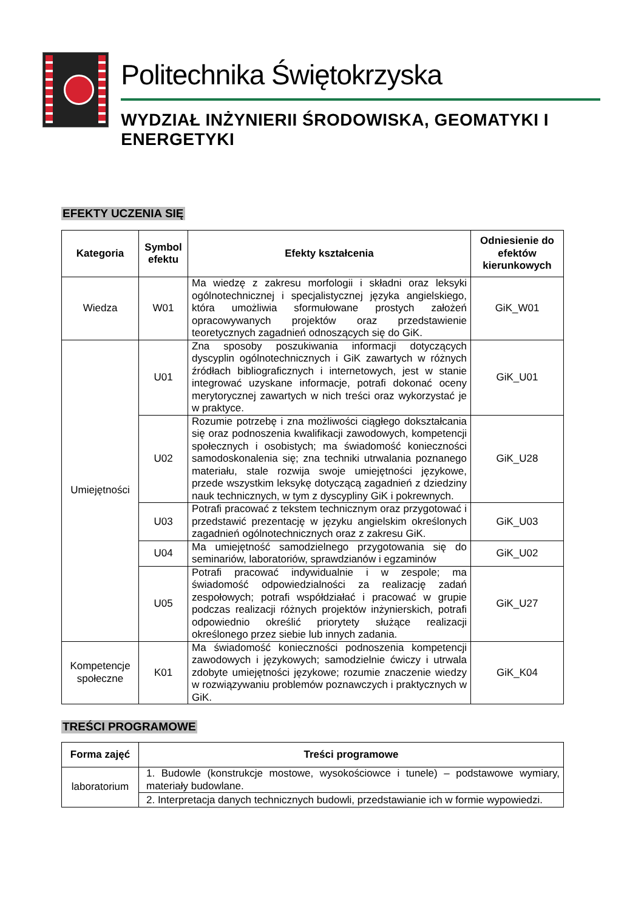Politechnika Świętokrzyska
WYDZIAŁ INŻYNIERII ŚRODOWISKA, GEOMATYKI I ENERGETYKI
EFEKTY UCZENIA SIĘ
| Kategoria | Symbol efektu | Efekty kształcenia | Odniesienie do efektów kierunkowych |
| --- | --- | --- | --- |
| Wiedza | W01 | Ma wiedzę z zakresu morfologii i składni oraz leksyki ogólnotechnicznej i specjalistycznej języka angielskiego, która umożliwia sformułowane prostych założeń opracowywanych projektów oraz przedstawienie teoretycznych zagadnień odnoszących się do GiK. | GiK_W01 |
| Umiejętności | U01 | Zna sposoby poszukiwania informacji dotyczących dyscyplin ogólnotechnicznych i GiK zawartych w różnych źródłach bibliograficznych i internetowych, jest w stanie integrować uzyskane informacje, potrafi dokonać oceny merytorycznej zawartych w nich treści oraz wykorzystać je w praktyce. | GiK_U01 |
| | U02 | Rozumie potrzebę i zna możliwości ciągłego dokształcania się oraz podnoszenia kwalifikacji zawodowych, kompetencji społecznych i osobistych; ma świadomość konieczności samodoskonalenia się; zna techniki utrwalania poznanego materiału, stale rozwija swoje umiejętności językowe, przede wszystkim leksykę dotyczącą zagadnień z dziedziny nauk technicznych, w tym z dyscypliny GiK i pokrewnych. | GiK_U28 |
| | U03 | Potrafi pracować z tekstem technicznym oraz przygotować i przedstawić prezentację w języku angielskim określonych zagadnień ogólnotechnicznych oraz z zakresu GiK. | GiK_U03 |
| | U04 | Ma umiejętność samodzielnego przygotowania się do seminariów, laboratoriów, sprawdzianów i egzaminów | GiK_U02 |
| | U05 | Potrafi pracować indywidualnie i w zespole; ma świadomość odpowiedzialności za realizację zadań zespołowych; potrafi współdziałać i pracować w grupie podczas realizacji różnych projektów inżynierskich, potrafi odpowiednio określić priorytety służące realizacji określonego przez siebie lub innych zadania. | GiK_U27 |
| Kompetencje społeczne | K01 | Ma świadomość konieczności podnoszenia kompetencji zawodowych i językowych; samodzielnie ćwiczy i utrwala zdobyte umiejętności językowe; rozumie znaczenie wiedzy w rozwiązywaniu problemów poznawczych i praktycznych w GiK. | GiK_K04 |
TREŚCI PROGRAMOWE
| Forma zajęć | Treści programowe |
| --- | --- |
| laboratorium | 1. Budowle (konstrukcje mostowe, wysokościowce i tunele) – podstawowe wymiary, materiały budowlane. |
| | 2. Interpretacja danych technicznych budowli, przedstawianie ich w formie wypowiedzi. |